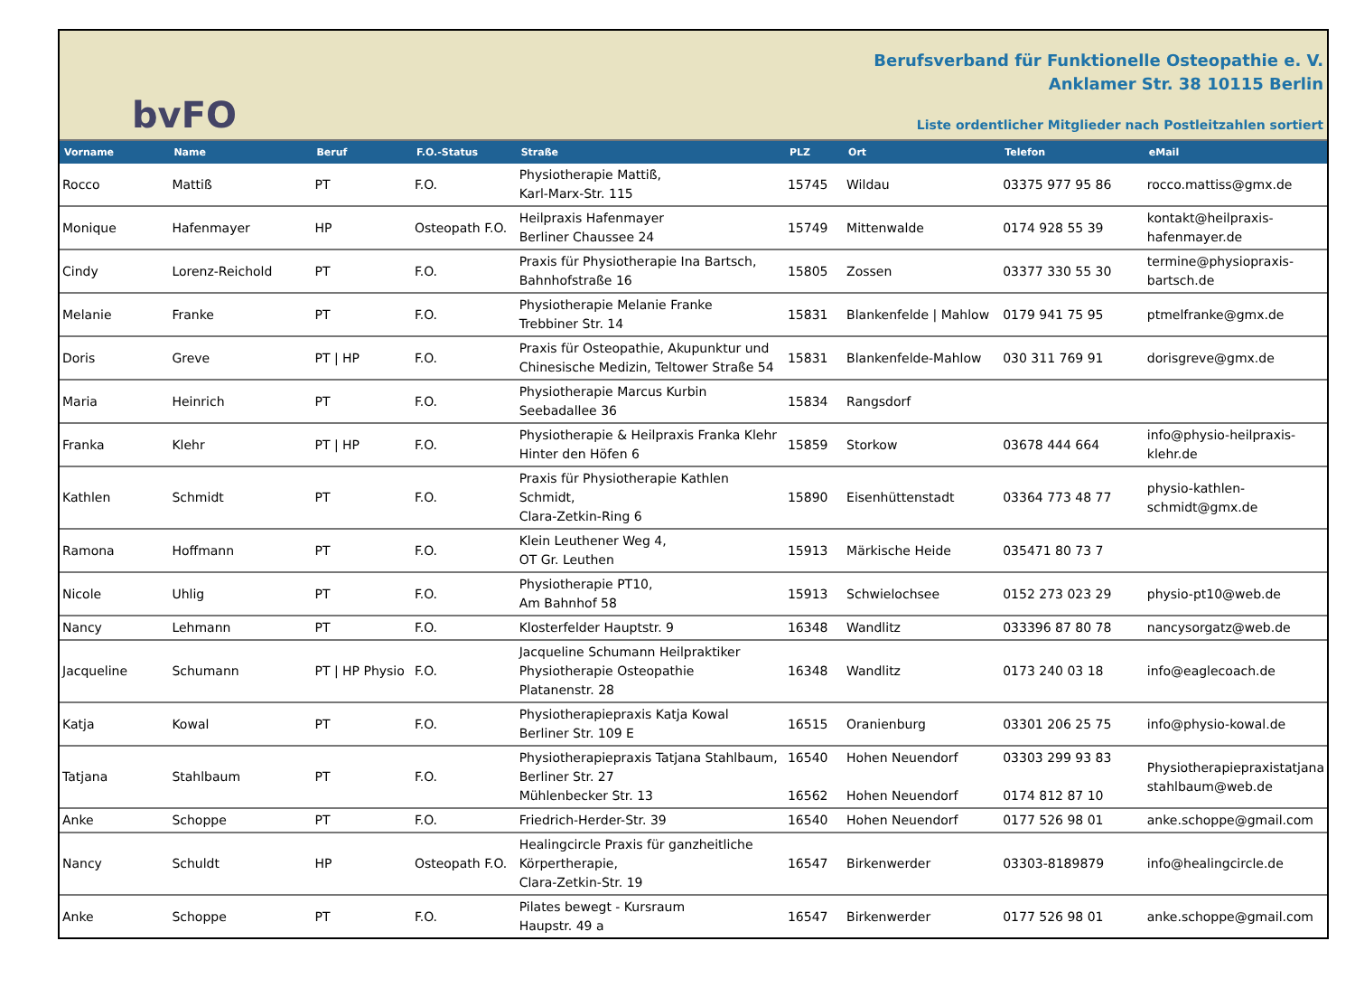bvFO
Berufsverband für Funktionelle Osteopathie e. V.
Anklamer Str. 38 10115 Berlin
Liste ordentlicher Mitglieder nach Postleitzahlen sortiert
| Vorname | Name | Beruf | F.O.-Status | Straße | PLZ | Ort | Telefon | eMail |
| --- | --- | --- | --- | --- | --- | --- | --- | --- |
| Rocco | Mattiß | PT | F.O. | Physiotherapie Mattiß, Karl-Marx-Str. 115 | 15745 | Wildau | 03375 977 95 86 | rocco.mattiss@gmx.de |
| Monique | Hafenmayer | HP | Osteopath F.O. | Heilpraxis Hafenmayer Berliner Chaussee 24 | 15749 | Mittenwalde | 0174 928 55 39 | kontakt@heilpraxis- hafenmayer.de |
| Cindy | Lorenz-Reichold | PT | F.O. | Praxis für Physiotherapie Ina Bartsch, Bahnhofstraße 16 | 15805 | Zossen | 03377 330 55 30 | termine@physiopraxis- bartsch.de |
| Melanie | Franke | PT | F.O. | Physiotherapie Melanie Franke Trebbiner Str. 14 | 15831 | Blankenfelde / Mahlow | 0179 941 75 95 | ptmelfranke@gmx.de |
| Doris | Greve | PT / HP | F.O. | Praxis für Osteopathie, Akupunktur und Chinesische Medizin, Teltower Straße 54 | 15831 | Blankenfelde-Mahlow | 030 311 769 91 | dorisgreve@gmx.de |
| Maria | Heinrich | PT | F.O. | Physiotherapie Marcus Kurbin Seebadallee 36 | 15834 | Rangsdorf | | |
| Franka | Klehr | PT / HP | F.O. | Physiotherapie & Heilpraxis Franka Klehr Hinter den Höfen 6 | 15859 | Storkow | 03678 444 664 | info@physio-heilpraxis- klehr.de |
| Kathlen | Schmidt | PT | F.O. | Praxis für Physiotherapie Kathlen Schmidt, Clara-Zetkin-Ring 6 | 15890 | Eisenhüttenstadt | 03364 773 48 77 | physio-kathlen- schmidt@gmx.de |
| Ramona | Hoffmann | PT | F.O. | Klein Leuthener Weg 4, OT Gr. Leuthen | 15913 | Märkische Heide | 035471 80 73 7 | |
| Nicole | Uhlig | PT | F.O. | Physiotherapie PT10, Am Bahnhof 58 | 15913 | Schwielochsee | 0152 273 023 29 | physio-pt10@web.de |
| Nancy | Lehmann | PT | F.O. | Klosterfelder Hauptstr. 9 | 16348 | Wandlitz | 033396 87 80 78 | nancysorgatz@web.de |
| Jacqueline | Schumann | PT / HP Physio | F.O. | Jacqueline Schumann Heilpraktiker Physiotherapie Osteopathie Platanenstr. 28 | 16348 | Wandlitz | 0173 240 03 18 | info@eaglecoach.de |
| Katja | Kowal | PT | F.O. | Physiotherapiepraxis Katja Kowal Berliner Str. 109 E | 16515 | Oranienburg | 03301 206 25 75 | info@physio-kowal.de |
| Tatjana | Stahlbaum | PT | F.O. | Physiotherapiepraxis Tatjana Stahlbaum, Berliner Str. 27 Mühlenbecker Str. 13 | 16540 16562 | Hohen Neuendorf Hohen Neuendorf | 03303 299 93 83 0174 812 87 10 | Physiotherapiepraxistatjana stahlbaum@web.de |
| Anke | Schoppe | PT | F.O. | Friedrich-Herder-Str. 39 | 16540 | Hohen Neuendorf | 0177 526 98 01 | anke.schoppe@gmail.com |
| Nancy | Schuldt | HP | Osteopath F.O. | Healingcircle Praxis für ganzheitliche Körpertherapie, Clara-Zetkin-Str. 19 | 16547 | Birkenwerder | 03303-8189879 | info@healingcircle.de |
| Anke | Schoppe | PT | F.O. | Pilates bewegt - Kursraum Haupstr. 49 a | 16547 | Birkenwerder | 0177 526 98 01 | anke.schoppe@gmail.com |